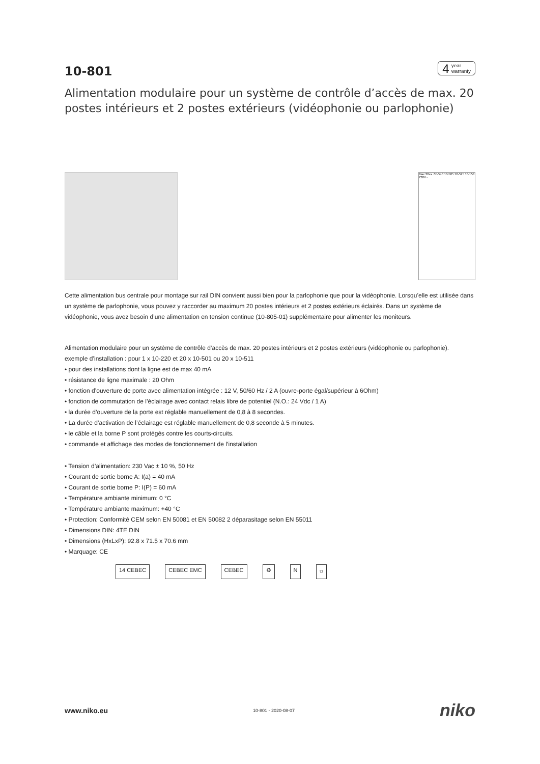10-801
4 year
warranty
Alimentation modulaire pour un système de contrôle d’accès de max. 20 postes intérieurs et 2 postes extérieurs (vidéophonie ou parlophonie)
Max.20ex. 05-540 10-505 10-525 10-153 230V~
Cette alimentation bus centrale pour montage sur rail DIN convient aussi bien pour la parlophonie que pour la vidéophonie. Lorsqu’elle est utilisée dans un système de parlophonie, vous pouvez y raccorder au maximum 20 postes intérieurs et 2 postes extérieurs éclairés. Dans un système de vidéophonie, vous avez besoin d’une alimentation en tension continue (10-805-01) supplémentaire pour alimenter les moniteurs.
Alimentation modulaire pour un système de contrôle d’accès de max. 20 postes intérieurs et 2 postes extérieurs (vidéophonie ou parlophonie).
exemple d’installation : pour 1 x 10-220 et 20 x 10-501 ou 20 x 10-511
• pour des installations dont la ligne est de max 40 mA
• résistance de ligne maximale : 20 Ohm
• fonction d’ouverture de porte avec alimentation intégrée : 12 V, 50/60 Hz / 2 A (ouvre-porte égal/supérieur à 6Ohm)
• fonction de commutation de l’éclairage avec contact relais libre de potentiel (N.O.: 24 Vdc / 1 A)
• la durée d’ouverture de la porte est réglable manuellement de 0,8 à 8 secondes.
• La durée d’activation de l’éclairage est réglable manuellement de 0,8 seconde à 5 minutes.
• le câble et la borne P sont protégés contre les courts-circuits.
• commande et affichage des modes de fonctionnement de l’installation
• Tension d’alimentation: 230 Vac ± 10 %, 50 Hz
• Courant de sortie borne A: I(a) = 40 mA
• Courant de sortie borne P: I(P) = 60 mA
• Température ambiante minimum: 0 °C
• Température ambiante maximum: +40 °C
• Protection: Conformité CEM selon EN 50081 et EN 50082 2 déparasitage selon EN 55011
• Dimensions DIN: 4TE DIN
• Dimensions (HxLxP): 92.8 x 71.5 x 70.6 mm
• Marquage: CE
14 CEBEC CEBEC EMC CEBEC ♻ N ⛉
www.niko.eu 10-801 - 2020-08-07 niko